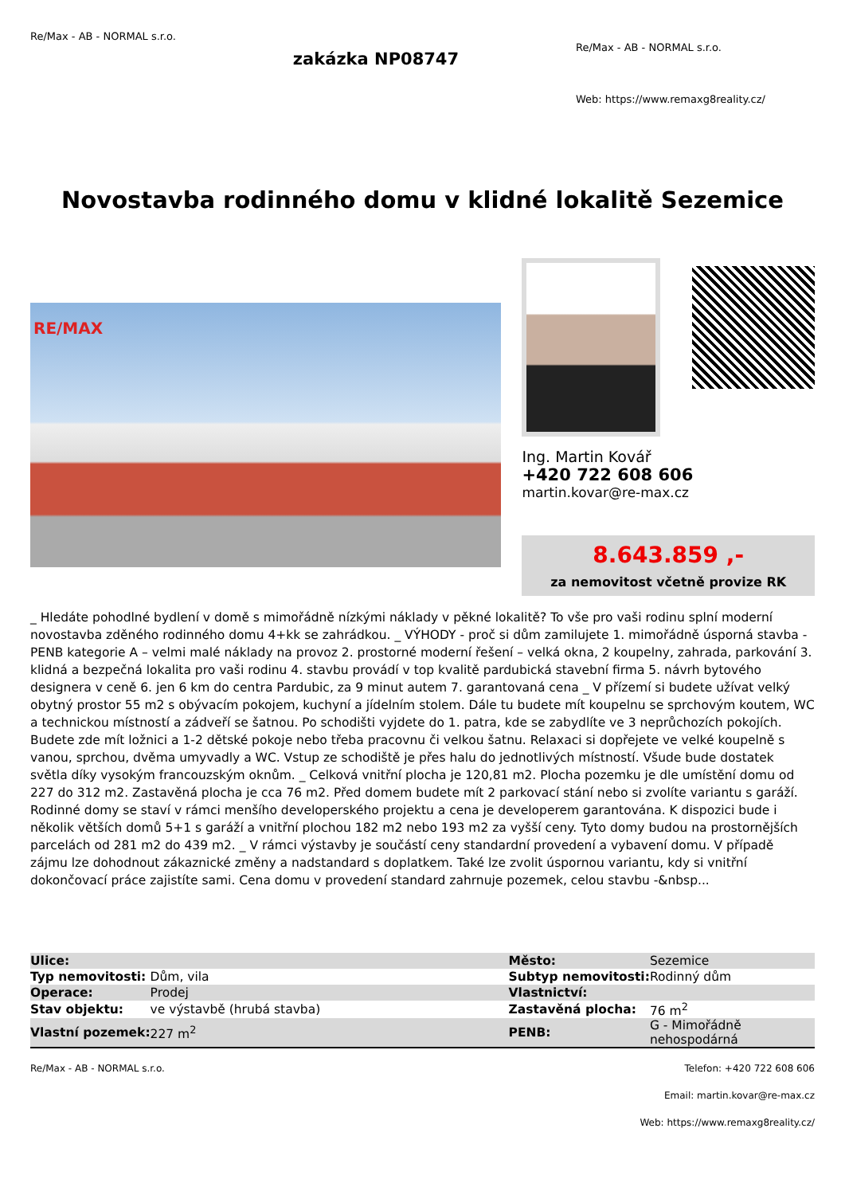Re/Max - AB - NORMAL s.r.o.
zakázka NP08747
Re/Max - AB - NORMAL s.r.o.
Web: https://www.remaxg8reality.cz/
Novostavba rodinného domu v klidné lokalitě Sezemice
RE/MAX
Ing. Martin Kovář
+420 722 608 606
martin.kovar@re-max.cz
8.643.859 ,-
za nemovitost včetně provize RK
_ Hledáte pohodlné bydlení v domě s mimořádně nízkými náklady v pěkné lokalitě? To vše pro vaši rodinu splní moderní novostavba zděného rodinného domu 4+kk se zahrádkou. _ VÝHODY - proč si dům zamilujete 1. mimořádně úsporná stavba - PENB kategorie A – velmi malé náklady na provoz 2. prostorné moderní řešení – velká okna, 2 koupelny, zahrada, parkování 3. klidná a bezpečná lokalita pro vaši rodinu 4. stavbu provádí v top kvalitě pardubická stavební firma 5. návrh bytového designera v ceně 6. jen 6 km do centra Pardubic, za 9 minut autem 7. garantovaná cena _ V přízemí si budete užívat velký obytný prostor 55 m2 s obývacím pokojem, kuchyní a jídelním stolem. Dále tu budete mít koupelnu se sprchovým koutem, WC a technickou místností a zádveří se šatnou. Po schodišti vyjdete do 1. patra, kde se zabydlíte ve 3 neprůchozích pokojích. Budete zde mít ložnici a 1-2 dětské pokoje nebo třeba pracovnu či velkou šatnu. Relaxaci si dopřejete ve velké koupelně s vanou, sprchou, dvěma umyvadly a WC. Vstup ze schodiště je přes halu do jednotlivých místností. Všude bude dostatek světla díky vysokým francouzským oknům. _ Celková vnitřní plocha je 120,81 m2. Plocha pozemku je dle umístění domu od 227 do 312 m2. Zastavěná plocha je cca 76 m2. Před domem budete mít 2 parkovací stání nebo si zvolíte variantu s garáží. Rodinné domy se staví v rámci menšího developerského projektu a cena je developerem garantována. K dispozici bude i několik větších domů 5+1 s garáží a vnitřní plochou 182 m2 nebo 193 m2 za vyšší ceny. Tyto domy budou na prostornějších parcelách od 281 m2 do 439 m2. _ V rámci výstavby je součástí ceny standardní provedení a vybavení domu. V případě zájmu lze dohodnout zákaznické změny a nadstandard s doplatkem. Také lze zvolit úspornou variantu, kdy si vnitřní dokončovací práce zajistíte sami. Cena domu v provedení standard zahrnuje pozemek, celou stavbu -&nbsp...
| Ulice: | | Město: | Sezemice |
| Typ nemovitosti: | Dům, vila | Subtyp nemovitosti: | Rodinný dům |
| Operace: | Prodej | Vlastnictví: | |
| Stav objektu: | ve výstavbě (hrubá stavba) | Zastavěná plocha: | 76 m<sup>2</sup> |
| Vlastní pozemek: | 227 m<sup>2</sup> | PENB: | G - Mimořádně nehospodárná |
Re/Max - AB - NORMAL s.r.o. Telefon: +420 722 608 606
Email: martin.kovar@re-max.cz
Web: https://www.remaxg8reality.cz/